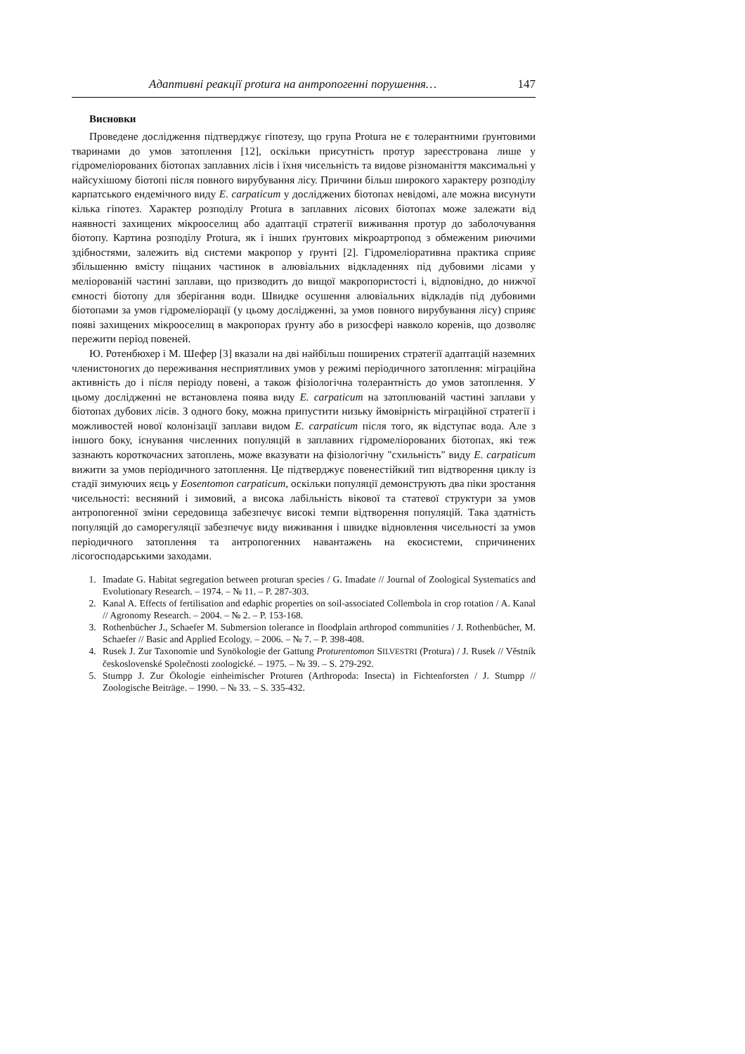Адаптивні реакції protura на антропогенні порушення… 147
Висновки
Проведене дослідження підтверджує гіпотезу, що група Protura не є толерантними ґрунтовими тваринами до умов затоплення [12], оскільки присутність протур зареєстрована лише у гідромеліорованих біотопах заплавних лісів і їхня чисельність та видове різноманіття максимальні у найсухішому біотопі після повного вирубування лісу. Причини більш широкого характеру розподілу карпатського ендемічного виду E. carpaticum у досліджених біотопах невідомі, але можна висунути кілька гіпотез. Характер розподілу Protura в заплавних лісових біотопах може залежати від наявності захищених мікрооселищ або адаптації стратегії виживання протур до заболочування біотопу. Картина розподілу Protura, як і інших ґрунтових мікроартропод з обмеженим риючими здібностями, залежить від системи макропор у ґрунті [2]. Гідромеліоративна практика сприяє збільшенню вмісту піщаних частинок в алювіальних відкладеннях під дубовими лісами у меліорованій частині заплави, що призводить до вищої макропористості і, відповідно, до нижчої ємності біотопу для зберігання води. Швидке осушення алювіальних відкладів під дубовими біотопами за умов гідромеліорації (у цьому дослідженні, за умов повного вирубування лісу) сприяє появі захищених мікрооселищ в макропорах ґрунту або в ризосфері навколо коренів, що дозволяє пережити період повеней.
Ю. Ротенбюхер і М. Шефер [3] вказали на дві найбільш поширених стратегії адаптацій наземних членистоногих до переживання несприятливих умов у режимі періодичного затоплення: міграційна активність до і після періоду повені, а також фізіологічна толерантність до умов затоплення. У цьому дослідженні не встановлена поява виду E. carpaticum на затоплюваній частині заплави у біотопах дубових лісів. З одного боку, можна припустити низьку ймовірність міграційної стратегії і можливостей нової колонізації заплави видом E. carpaticum після того, як відступає вода. Але з іншого боку, існування численних популяцій в заплавних гідромеліорованих біотопах, які теж зазнають короткочасних затоплень, може вказувати на фізіологічну "схильність" виду E. carpaticum вижити за умов періодичного затоплення. Це підтверджує повенестійкий тип відтворення циклу із стадії зимуючих яєць у Eosentomon carpaticum, оскільки популяції демонструють два піки зростання чисельності: весняний і зимовий, а висока лабільність вікової та статевої структури за умов антропогенної зміни середовища забезпечує високі темпи відтворення популяцій. Така здатність популяцій до саморегуляції забезпечує виду виживання і швидке відновлення чисельності за умов періодичного затоплення та антропогенних навантажень на екосистеми, спричинених лісогосподарськими заходами.
1. Imadate G. Habitat segregation between proturan species / G. Imadate // Journal of Zoological Systematics and Evolutionary Research. – 1974. – № 11. – P. 287-303.
2. Kanal A. Effects of fertilisation and edaphic properties on soil-associated Collembola in crop rotation / A. Kanal // Agronomy Research. – 2004. – № 2. – P. 153-168.
3. Rothenbücher J., Schaefer M. Submersion tolerance in floodplain arthropod communities / J. Rothenbücher, M. Schaefer // Basic and Applied Ecology. – 2006. – № 7. – P. 398-408.
4. Rusek J. Zur Taxonomie und Synökologie der Gattung Proturentomon SILVESTRI (Protura) / J. Rusek // Věstník československé Společnosti zoologické. – 1975. – № 39. – S. 279-292.
5. Stumpp J. Zur Ökologie einheimischer Proturen (Arthropoda: Insecta) in Fichtenforsten / J. Stumpp // Zoologische Beiträge. – 1990. – № 33. – S. 335-432.